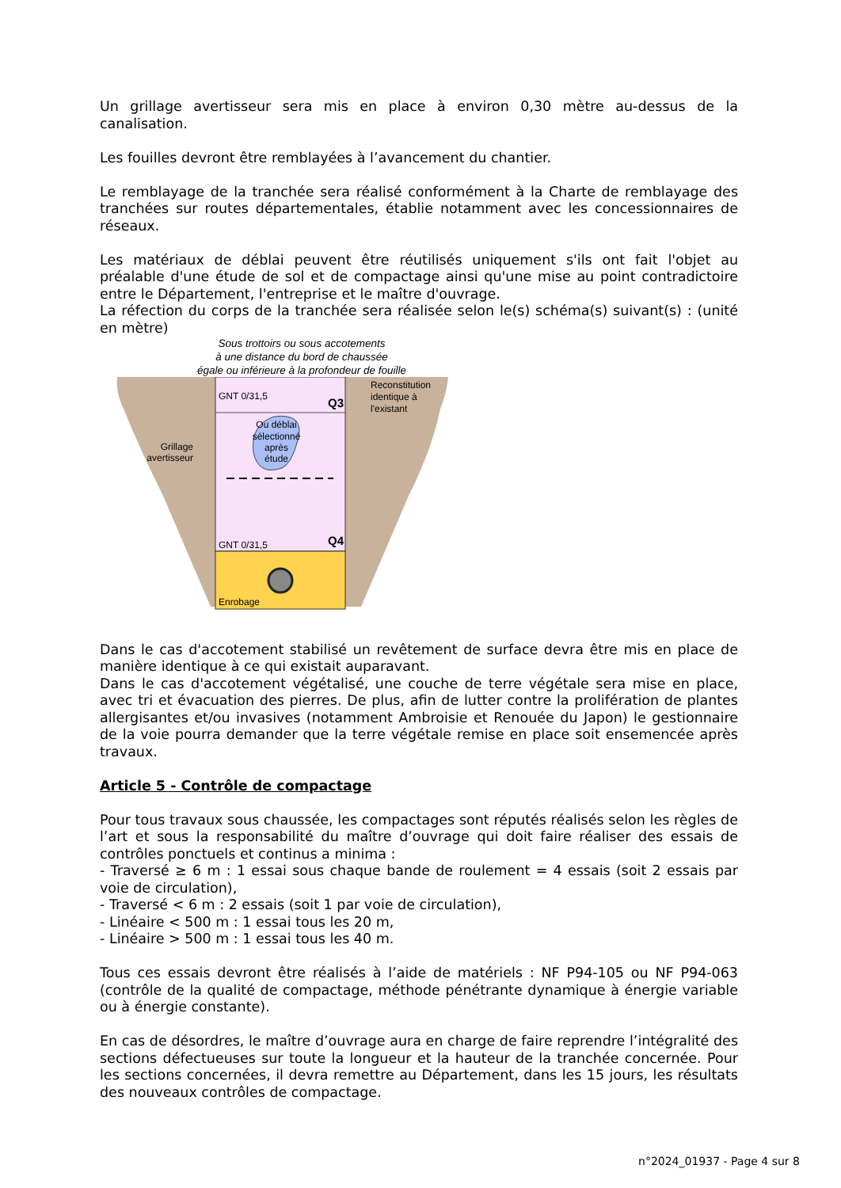Un grillage avertisseur sera mis en place à environ 0,30 mètre au-dessus de la canalisation.
Les fouilles devront être remblayées à l’avancement du chantier.
Le remblayage de la tranchée sera réalisé conformément à la Charte de remblayage des tranchées sur routes départementales, établie notamment avec les concessionnaires de réseaux.
Les matériaux de déblai peuvent être réutilisés uniquement s'ils ont fait l'objet au préalable d'une étude de sol et de compactage ainsi qu'une mise au point contradictoire entre le Département, l'entreprise et le maître d'ouvrage.
La réfection du corps de la tranchée sera réalisée selon le(s) schéma(s) suivant(s) : (unité en mètre)
Sous trottoirs ou sous accotements
à une distance du bord de chaussée
égale ou inférieure à la profondeur de fouille
GNT 0/31,5
Q3
GNT 0/31,5
Q4
Enrobage
Ou déblai
sélectionné
après
étude
Reconstitution
identique à
l'existant
Grillage
avertisseur
Dans le cas d'accotement stabilisé un revêtement de surface devra être mis en place de manière identique à ce qui existait auparavant.
Dans le cas d'accotement végétalisé, une couche de terre végétale sera mise en place, avec tri et évacuation des pierres. De plus, afin de lutter contre la prolifération de plantes allergisantes et/ou invasives (notamment Ambroisie et Renouée du Japon) le gestionnaire de la voie pourra demander que la terre végétale remise en place soit ensemencée après travaux.
Article 5 - Contrôle de compactage
Pour tous travaux sous chaussée, les compactages sont réputés réalisés selon les règles de l’art et sous la responsabilité du maître d’ouvrage qui doit faire réaliser des essais de contrôles ponctuels et continus a minima :
- Traversé ≥ 6 m : 1 essai sous chaque bande de roulement = 4 essais (soit 2 essais par voie de circulation),
- Traversé < 6 m : 2 essais (soit 1 par voie de circulation),
- Linéaire < 500 m : 1 essai tous les 20 m,
- Linéaire > 500 m : 1 essai tous les 40 m.
Tous ces essais devront être réalisés à l’aide de matériels : NF P94-105 ou NF P94-063 (contrôle de la qualité de compactage, méthode pénétrante dynamique à énergie variable ou à énergie constante).
En cas de désordres, le maître d’ouvrage aura en charge de faire reprendre l’intégralité des sections défectueuses sur toute la longueur et la hauteur de la tranchée concernée. Pour les sections concernées, il devra remettre au Département, dans les 15 jours, les résultats des nouveaux contrôles de compactage.
n°2024_01937 - Page 4 sur 8